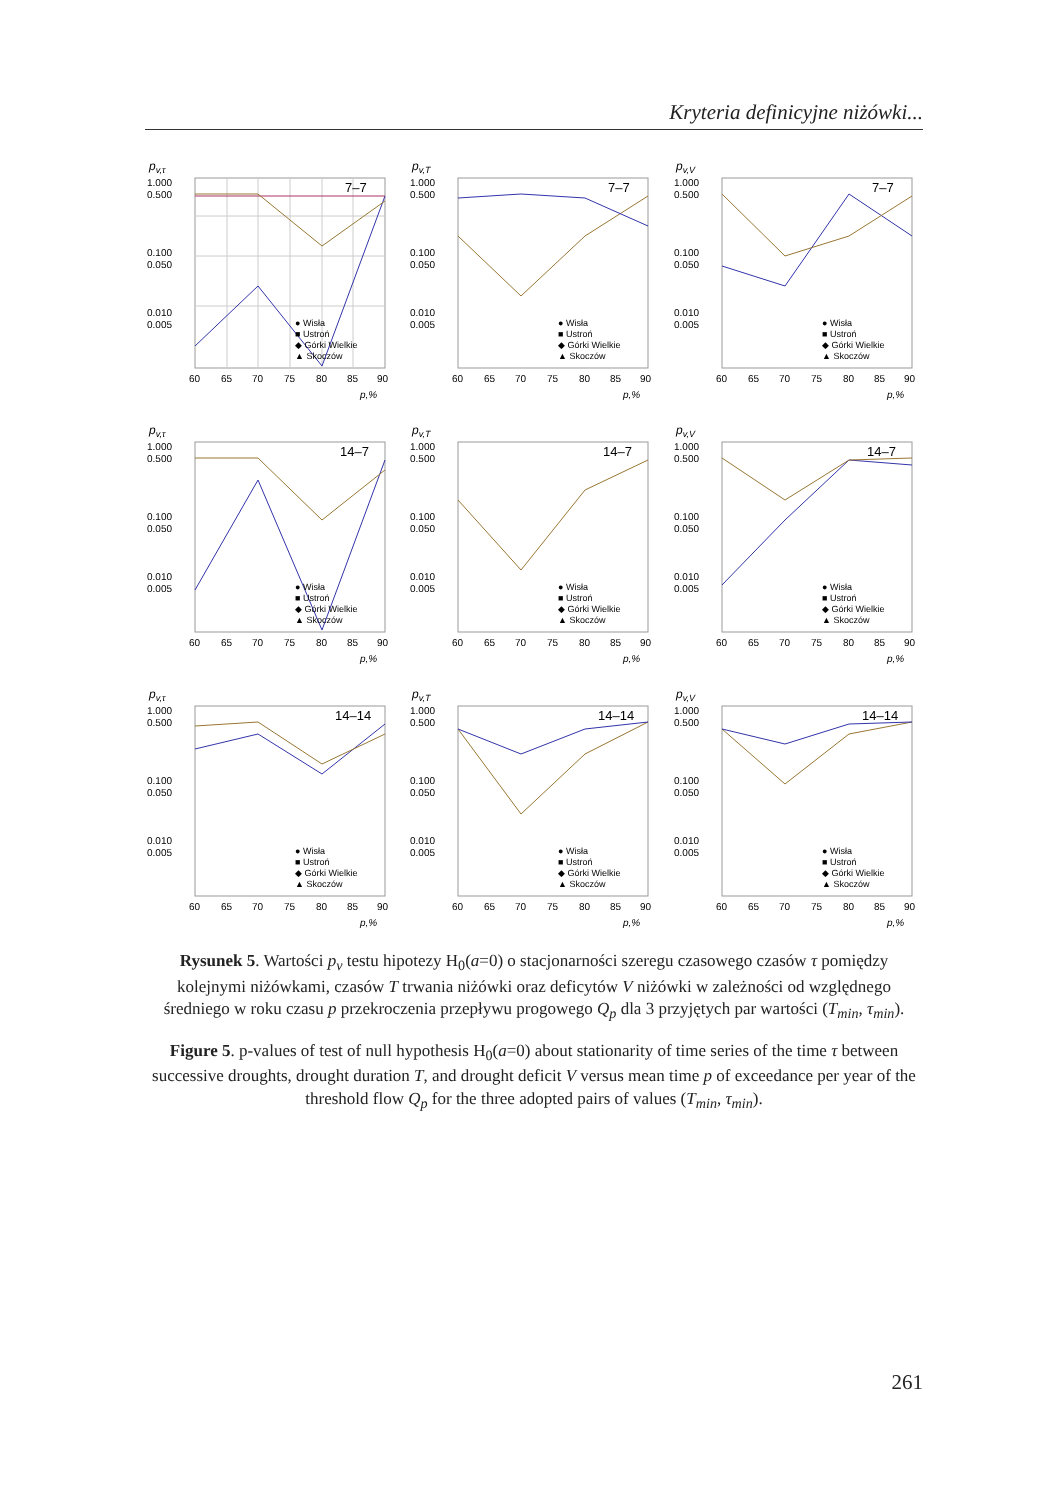Kryteria definicyjne niżówki...
pv,τ
1.000
0.500
0.100
0.050
0.010
0.005
60
65
70
75
80
85
90
p,%
7–7
● Wisła
■ Ustroń
◆ Górki Wielkie
▲ Skoczów
pv,T
1.000
0.500
0.100
0.050
0.010
0.005
60
65
70
75
80
85
90
p,%
7–7
● Wisła
■ Ustroń
◆ Górki Wielkie
▲ Skoczów
pv,V
1.000
0.500
0.100
0.050
0.010
0.005
60
65
70
75
80
85
90
p,%
7–7
● Wisła
■ Ustroń
◆ Górki Wielkie
▲ Skoczów
pv,τ
1.000
0.500
0.100
0.050
0.010
0.005
60
65
70
75
80
85
90
p,%
14–7
● Wisła
■ Ustroń
◆ Górki Wielkie
▲ Skoczów
pv,T
1.000
0.500
0.100
0.050
0.010
0.005
60
65
70
75
80
85
90
p,%
14–7
● Wisła
■ Ustroń
◆ Górki Wielkie
▲ Skoczów
pv,V
1.000
0.500
0.100
0.050
0.010
0.005
60
65
70
75
80
85
90
p,%
14–7
● Wisła
■ Ustroń
◆ Górki Wielkie
▲ Skoczów
pv,τ
1.000
0.500
0.100
0.050
0.010
0.005
60
65
70
75
80
85
90
p,%
14–14
● Wisła
■ Ustroń
◆ Górki Wielkie
▲ Skoczów
pv,T
1.000
0.500
0.100
0.050
0.010
0.005
60
65
70
75
80
85
90
p,%
14–14
● Wisła
■ Ustroń
◆ Górki Wielkie
▲ Skoczów
pv,V
1.000
0.500
0.100
0.050
0.010
0.005
60
65
70
75
80
85
90
p,%
14–14
● Wisła
■ Ustroń
◆ Górki Wielkie
▲ Skoczów
Rysunek 5. Wartości p<sub>v</sub> testu hipotezy H<sub>0</sub>(a=0) o stacjonarności szeregu czasowego czasów τ pomiędzy kolejnymi niżówkami, czasów T trwania niżówki oraz deficytów V niżówki w zależności od względnego średniego w roku czasu p przekroczenia przepływu progowego Q<sub>p</sub> dla 3 przyjętych par wartości (T<sub>min</sub>, τ<sub>min</sub>).
Figure 5. p-values of test of null hypothesis H<sub>0</sub>(a=0) about stationarity of time series of the time τ between successive droughts, drought duration T, and drought deficit V versus mean time p of exceedance per year of the threshold flow Q<sub>p</sub> for the three adopted pairs of values (T<sub>min</sub>, τ<sub>min</sub>).
261